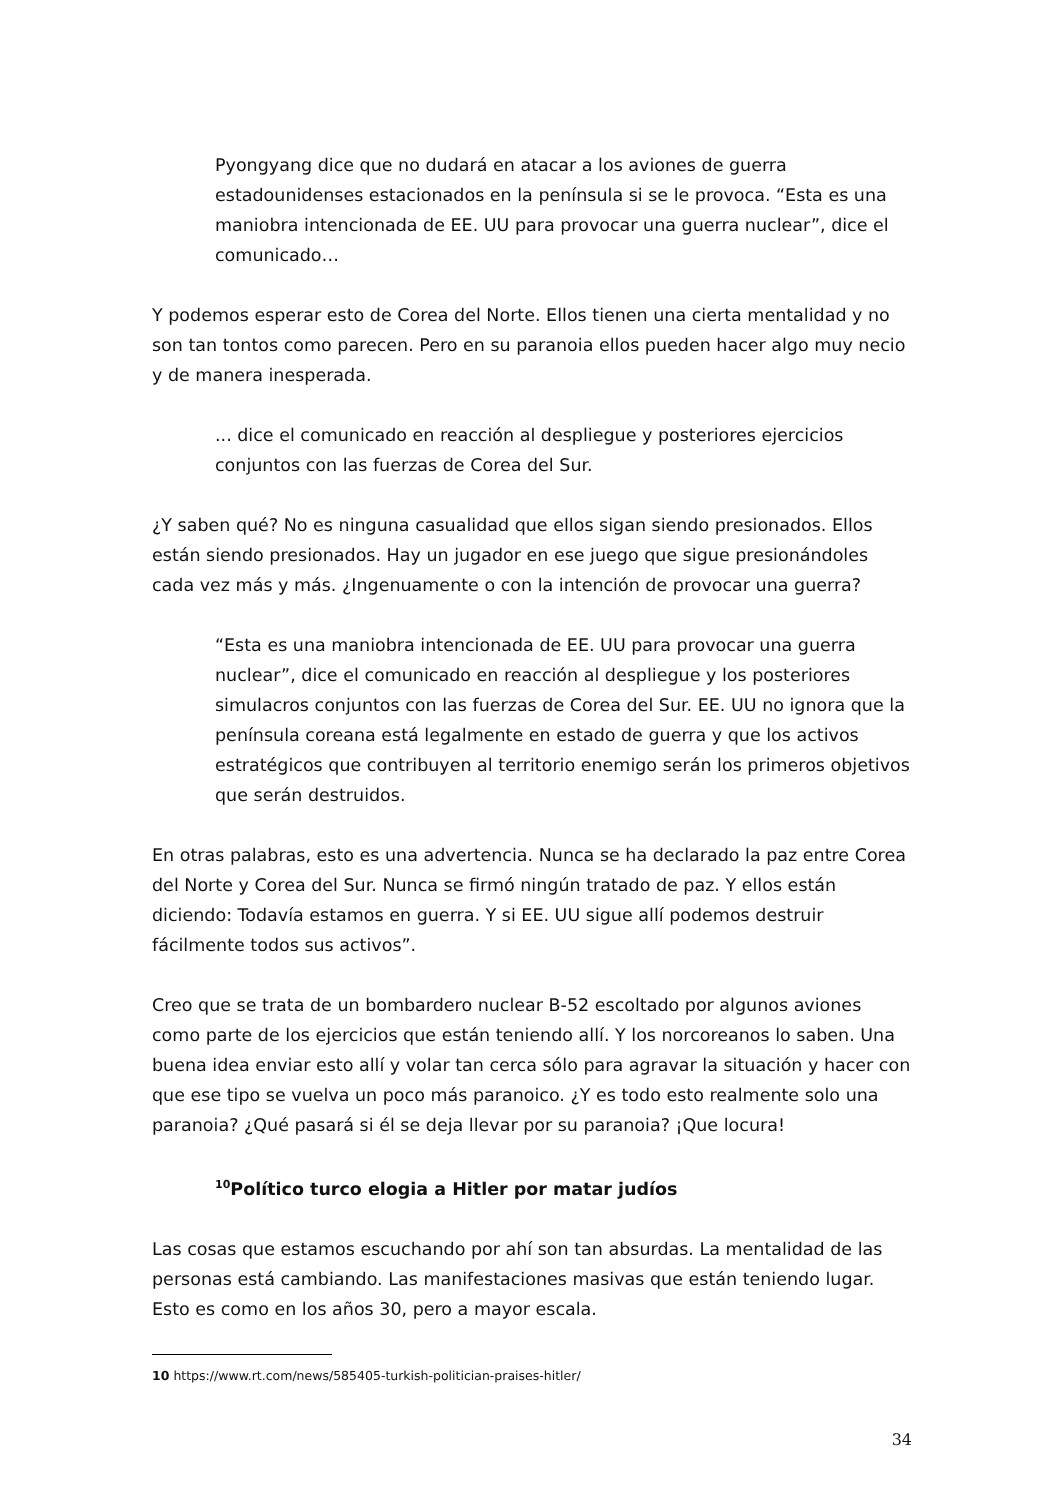Pyongyang dice que no dudará en atacar a los aviones de guerra estadounidenses estacionados en la península si se le provoca. “Esta es una maniobra intencionada de EE. UU para provocar una guerra nuclear”, dice el comunicado…
Y podemos esperar esto de Corea del Norte. Ellos tienen una cierta mentalidad y no son tan tontos como parecen. Pero en su paranoia ellos pueden hacer algo muy necio y de manera inesperada.
... dice el comunicado en reacción al despliegue y posteriores ejercicios conjuntos con las fuerzas de Corea del Sur.
¿Y saben qué? No es ninguna casualidad que ellos sigan siendo presionados. Ellos están siendo presionados. Hay un jugador en ese juego que sigue presionándoles cada vez más y más. ¿Ingenuamente o con la intención de provocar una guerra?
“Esta es una maniobra intencionada de EE. UU para provocar una guerra nuclear”, dice el comunicado en reacción al despliegue y los posteriores simulacros conjuntos con las fuerzas de Corea del Sur. EE. UU no ignora que la península coreana está legalmente en estado de guerra y que los activos estratégicos que contribuyen al territorio enemigo serán los primeros objetivos que serán destruidos.
En otras palabras, esto es una advertencia. Nunca se ha declarado la paz entre Corea del Norte y Corea del Sur. Nunca se firmó ningún tratado de paz. Y ellos están diciendo: Todavía estamos en guerra. Y si EE. UU sigue allí podemos destruir fácilmente todos sus activos”.
Creo que se trata de un bombardero nuclear B-52 escoltado por algunos aviones como parte de los ejercicios que están teniendo allí. Y los norcoreanos lo saben. Una buena idea enviar esto allí y volar tan cerca sólo para agravar la situación y hacer con que ese tipo se vuelva un poco más paranoico. ¿Y es todo esto realmente solo una paranoia? ¿Qué pasará si él se deja llevar por su paranoia? ¡Que locura!
<sup>10</sup> Político turco elogia a Hitler por matar judíos
Las cosas que estamos escuchando por ahí son tan absurdas. La mentalidad de las personas está cambiando. Las manifestaciones masivas que están teniendo lugar. Esto es como en los años 30, pero a mayor escala.
10 https://www.rt.com/news/585405-turkish-politician-praises-hitler/
34